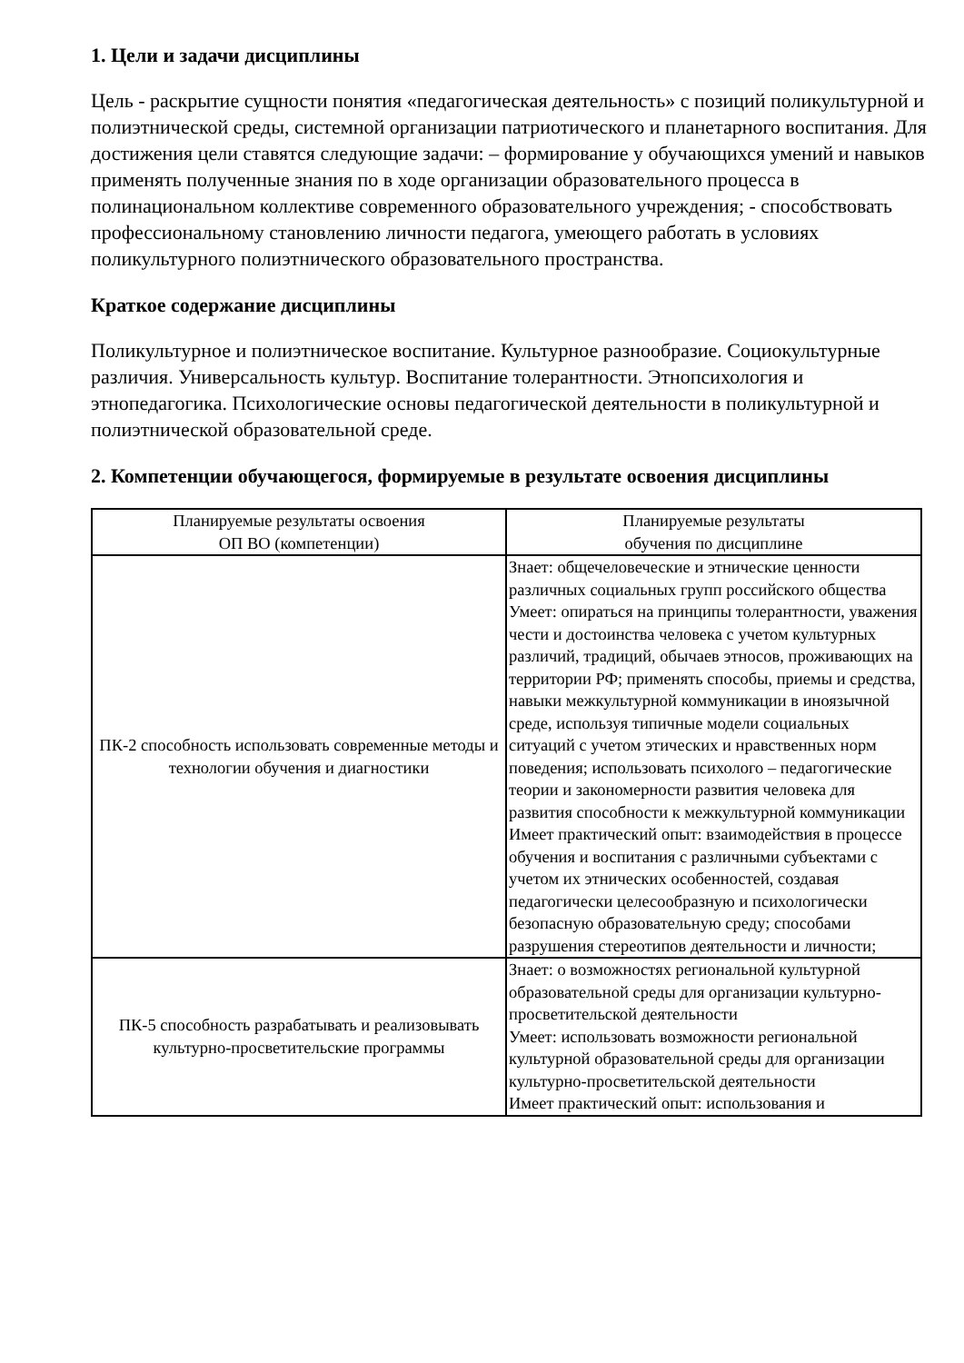1. Цели и задачи дисциплины
Цель - раскрытие сущности понятия «педагогическая деятельность» с позиций поликультурной и полиэтнической среды, системной организации патриотического и планетарного воспитания. Для достижения цели ставятся следующие задачи: – формирование у обучающихся умений и навыков применять полученные знания по в ходе организации образовательного процесса в полинациональном коллективе современного образовательного учреждения; - способствовать профессиональному становлению личности педагога, умеющего работать в условиях поликультурного полиэтнического образовательного пространства.
Краткое содержание дисциплины
Поликультурное и полиэтническое воспитание. Культурное разнообразие. Социокультурные различия. Универсальность культур. Воспитание толерантности. Этнопсихология и этнопедагогика. Психологические основы педагогической деятельности в поликультурной и полиэтнической образовательной среде.
2. Компетенции обучающегося, формируемые в результате освоения дисциплины
| Планируемые результаты освоения ОП ВО (компетенции) | Планируемые результаты обучения по дисциплине |
| --- | --- |
| ПК-2 способность использовать современные методы и технологии обучения и диагностики | Знает: общечеловеческие и этнические ценности различных социальных групп российского общества Умеет: опираться на принципы толерантности, уважения чести и достоинства человека с учетом культурных различий, традиций, обычаев этносов, проживающих на территории РФ; применять способы, приемы и средства, навыки межкультурной коммуникации в иноязычной среде, используя типичные модели социальных ситуаций с учетом этических и нравственных норм поведения; использовать психолого – педагогические теории и закономерности развития человека для развития способности к межкультурной коммуникации Имеет практический опыт: взаимодействия в процессе обучения и воспитания с различными субъектами с учетом их этнических особенностей, создавая педагогически целесообразную и психологически безопасную образовательную среду; способами разрушения стереотипов деятельности и личности; |
| ПК-5 способность разрабатывать и реализовывать культурно-просветительские программы | Знает: о возможностях региональной культурной образовательной среды для организации культурно-просветительской деятельности Умеет: использовать возможности региональной культурной образовательной среды для организации культурно-просветительской деятельности Имеет практический опыт: использования и |